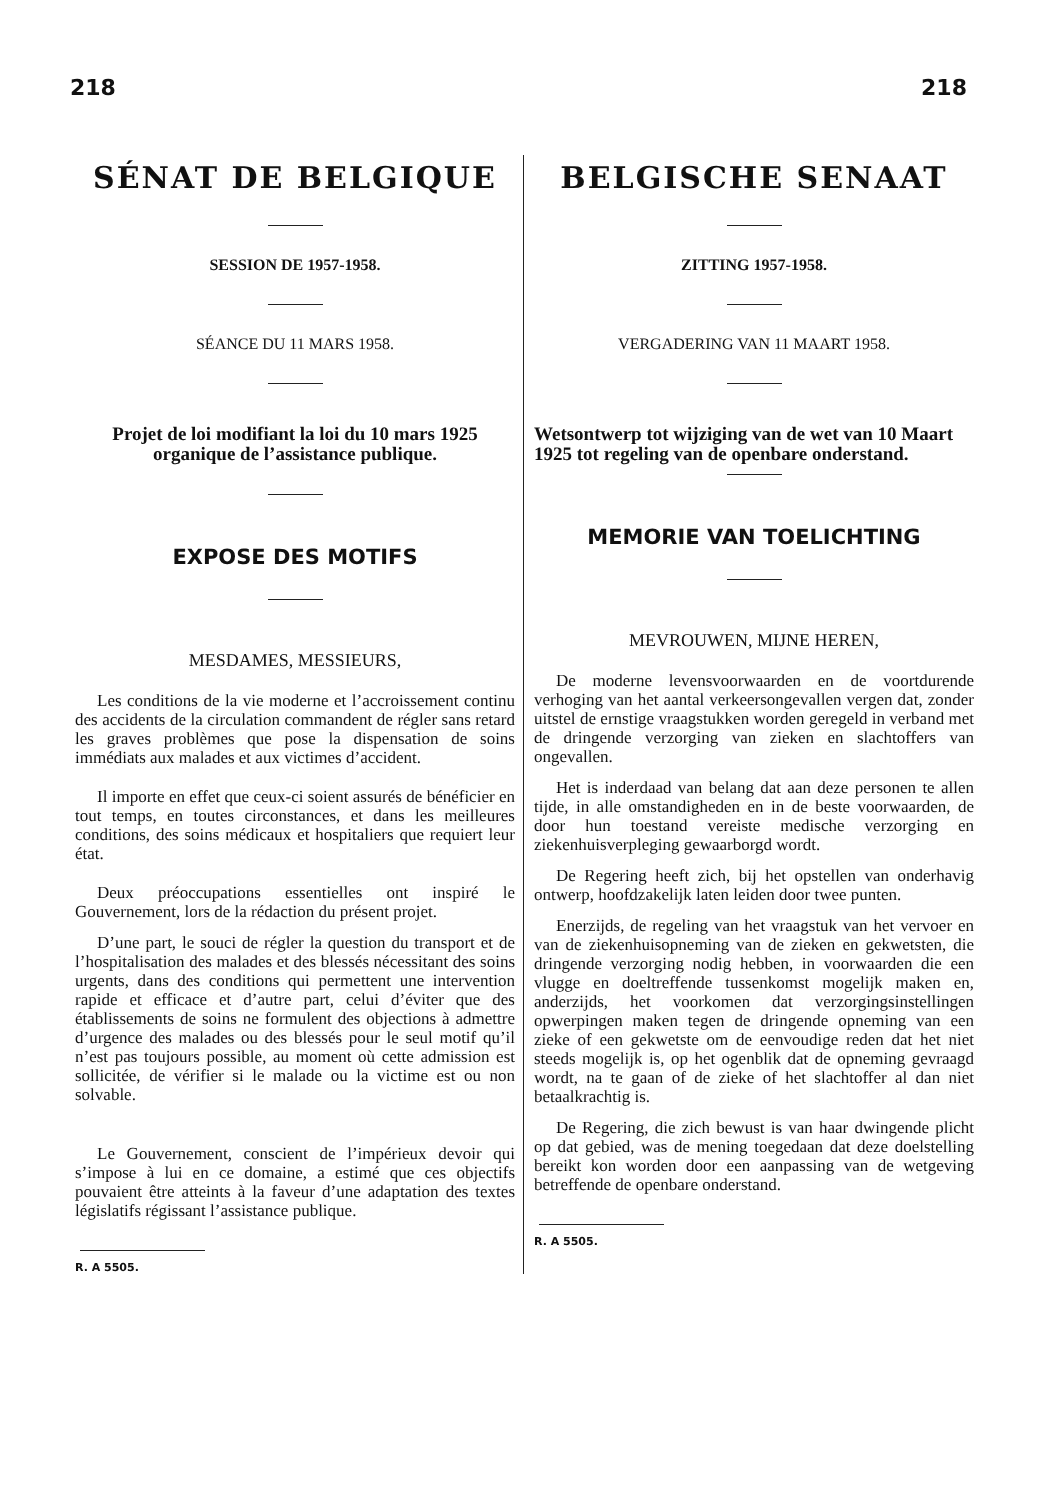218 218
SÉNAT DE BELGIQUE
SESSION DE 1957-1958.
SÉANCE DU 11 MARS 1958.
Projet de loi modifiant la loi du 10 mars 1925 organique de l’assistance publique.
EXPOSE DES MOTIFS
MESDAMES, MESSIEURS,
Les conditions de la vie moderne et l’accroissement continu des accidents de la circulation commandent de régler sans retard les graves problèmes que pose la dispensation de soins immédiats aux malades et aux victimes d’accident.
Il importe en effet que ceux-ci soient assurés de bénéficier en tout temps, en toutes circonstances, et dans les meilleures conditions, des soins médicaux et hospitaliers que requiert leur état.
Deux préoccupations essentielles ont inspiré le Gouvernement, lors de la rédaction du présent projet.
D’une part, le souci de régler la question du transport et de l’hospitalisation des malades et des blessés nécessitant des soins urgents, dans des conditions qui permettent une intervention rapide et efficace et d’autre part, celui d’éviter que des établissements de soins ne formulent des objections à admettre d’urgence des malades ou des blessés pour le seul motif qu’il n’est pas toujours possible, au moment où cette admission est sollicitée, de vérifier si le malade ou la victime est ou non solvable.
Le Gouvernement, conscient de l’impérieux devoir qui s’impose à lui en ce domaine, a estimé que ces objectifs pouvaient être atteints à la faveur d’une adaptation des textes législatifs régissant l’assistance publique.
R. A 5505.
BELGISCHE SENAAT
ZITTING 1957-1958.
VERGADERING VAN 11 MAART 1958.
Wetsontwerp tot wijziging van de wet van 10 Maart 1925 tot regeling van de openbare onderstand.
MEMORIE VAN TOELICHTING
MEVROUWEN, MIJNE HEREN,
De moderne levensvoorwaarden en de voortdurende verhoging van het aantal verkeersongevallen vergen dat, zonder uitstel de ernstige vraagstukken worden geregeld in verband met de dringende verzorging van zieken en slachtoffers van ongevallen.
Het is inderdaad van belang dat aan deze personen te allen tijde, in alle omstandigheden en in de beste voorwaarden, de door hun toestand vereiste medische verzorging en ziekenhuisverpleging gewaarborgd wordt.
De Regering heeft zich, bij het opstellen van onderhavig ontwerp, hoofdzakelijk laten leiden door twee punten.
Enerzijds, de regeling van het vraagstuk van het vervoer en van de ziekenhuisopneming van de zieken en gekwetsten, die dringende verzorging nodig hebben, in voorwaarden die een vlugge en doeltreffende tussenkomst mogelijk maken en, anderzijds, het voorkomen dat verzorgingsinstellingen opwerpingen maken tegen de dringende opneming van een zieke of een gekwetste om de eenvoudige reden dat het niet steeds mogelijk is, op het ogenblik dat de opneming gevraagd wordt, na te gaan of de zieke of het slachtoffer al dan niet betaalkrachtig is.
De Regering, die zich bewust is van haar dwingende plicht op dat gebied, was de mening toegedaan dat deze doelstelling bereikt kon worden door een aanpassing van de wetgeving betreffende de openbare onderstand.
R. A 5505.